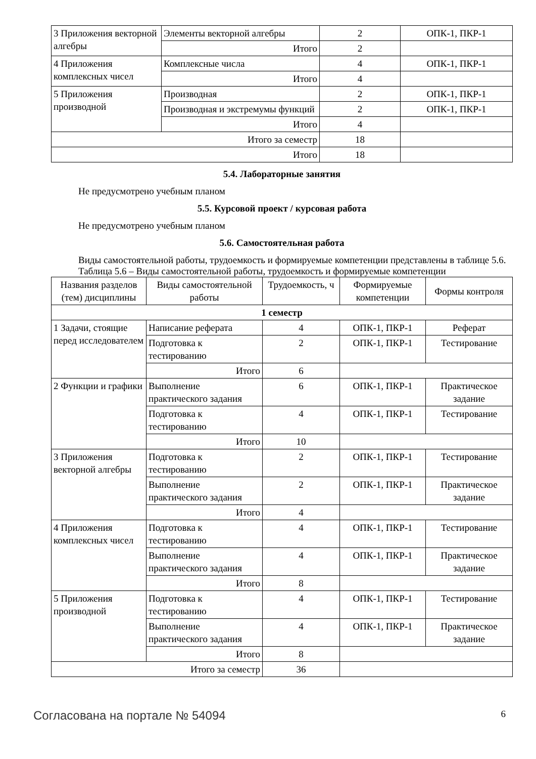| 3 Приложения векторной алгебры | Элементы векторной алгебры | 2 | ОПК-1, ПКР-1 |
| | Итого | 2 | |
| 4 Приложения комплексных чисел | Комплексные числа | 4 | ОПК-1, ПКР-1 |
| | Итого | 4 | |
| 5 Приложения производной | Производная | 2 | ОПК-1, ПКР-1 |
| | Производная и экстремумы функций | 2 | ОПК-1, ПКР-1 |
| | Итого | 4 | |
| Итого за семестр | | 18 | |
| Итого | | 18 | |
5.4. Лабораторные занятия
Не предусмотрено учебным планом
5.5. Курсовой проект / курсовая работа
Не предусмотрено учебным планом
5.6. Самостоятельная работа
Виды самостоятельной работы, трудоемкость и формируемые компетенции представлены в таблице 5.6.
Таблица 5.6 – Виды самостоятельной работы, трудоемкость и формируемые компетенции
| Названия разделов (тем) дисциплины | Виды самостоятельной работы | Трудоемкость, ч | Формируемые компетенции | Формы контроля |
| --- | --- | --- | --- | --- |
| 1 семестр | | | | |
| 1 Задачи, стоящие перед исследователем | Написание реферата | 4 | ОПК-1, ПКР-1 | Реферат |
| | Подготовка к тестированию | 2 | ОПК-1, ПКР-1 | Тестирование |
| | Итого | 6 | | |
| 2 Функции и графики | Выполнение практического задания | 6 | ОПК-1, ПКР-1 | Практическое задание |
| | Подготовка к тестированию | 4 | ОПК-1, ПКР-1 | Тестирование |
| | Итого | 10 | | |
| 3 Приложения векторной алгебры | Подготовка к тестированию | 2 | ОПК-1, ПКР-1 | Тестирование |
| | Выполнение практического задания | 2 | ОПК-1, ПКР-1 | Практическое задание |
| | Итого | 4 | | |
| 4 Приложения комплексных чисел | Подготовка к тестированию | 4 | ОПК-1, ПКР-1 | Тестирование |
| | Выполнение практического задания | 4 | ОПК-1, ПКР-1 | Практическое задание |
| | Итого | 8 | | |
| 5 Приложения производной | Подготовка к тестированию | 4 | ОПК-1, ПКР-1 | Тестирование |
| | Выполнение практического задания | 4 | ОПК-1, ПКР-1 | Практическое задание |
| | Итого | 8 | | |
| Итого за семестр | | 36 | | |
Согласована на портале № 54094 6